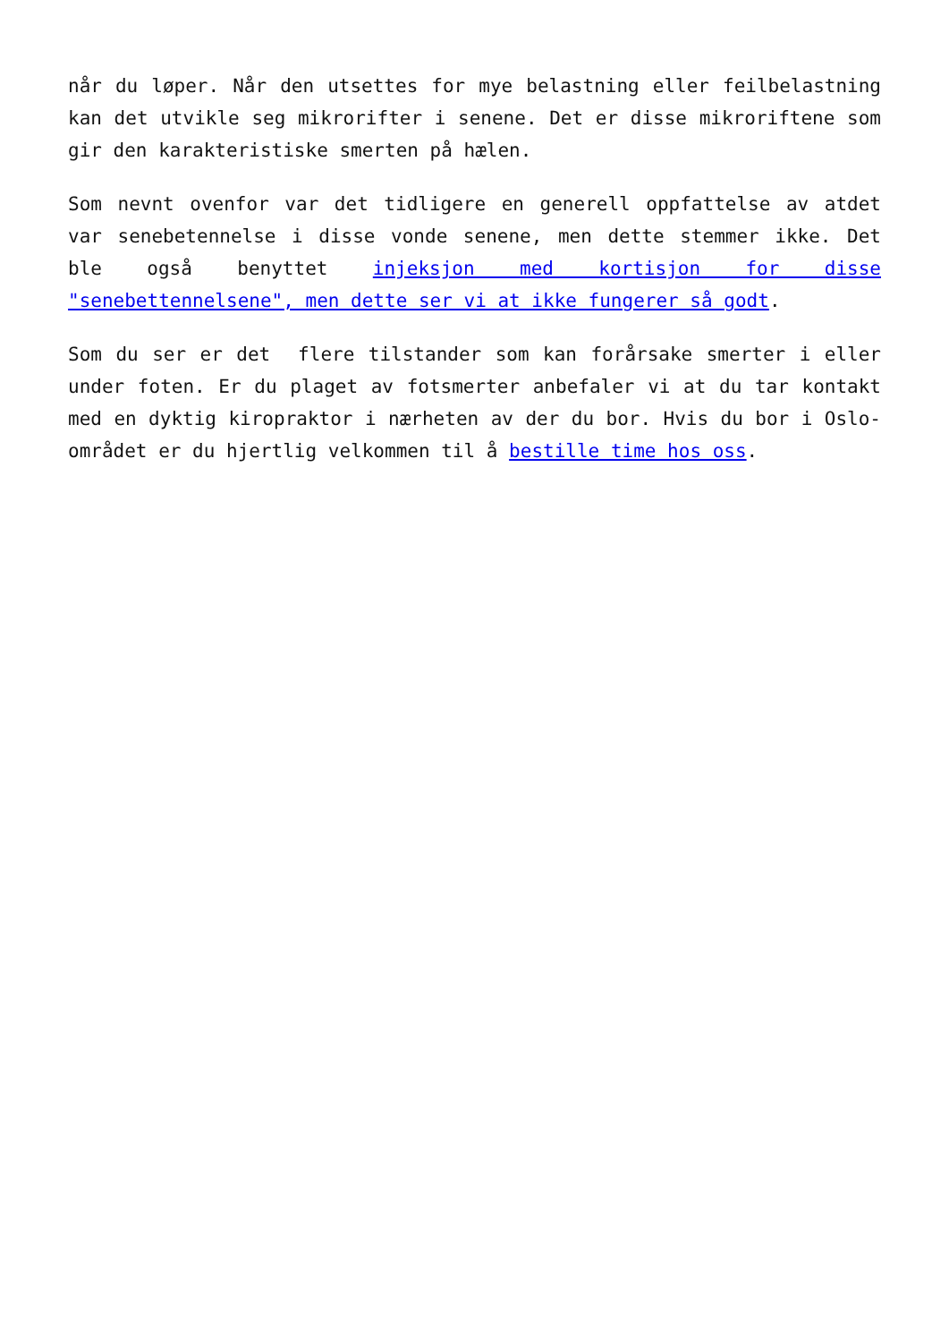når du løper. Når den utsettes for mye belastning eller feilbelastning kan det utvikle seg mikrorifter i senene. Det er disse mikroriftene som gir den karakteristiske smerten på hælen.
Som nevnt ovenfor var det tidligere en generell oppfattelse av atdet var senebetennelse i disse vonde senene, men dette stemmer ikke. Det ble også benyttet injeksjon med kortisjon for disse "senebettennelsene", men dette ser vi at ikke fungerer så godt.
Som du ser er det flere tilstander som kan forårsake smerter i eller under foten. Er du plaget av fotsmerter anbefaler vi at du tar kontakt med en dyktig kiropraktor i nærheten av der du bor. Hvis du bor i Oslo-området er du hjertlig velkommen til å bestille time hos oss.